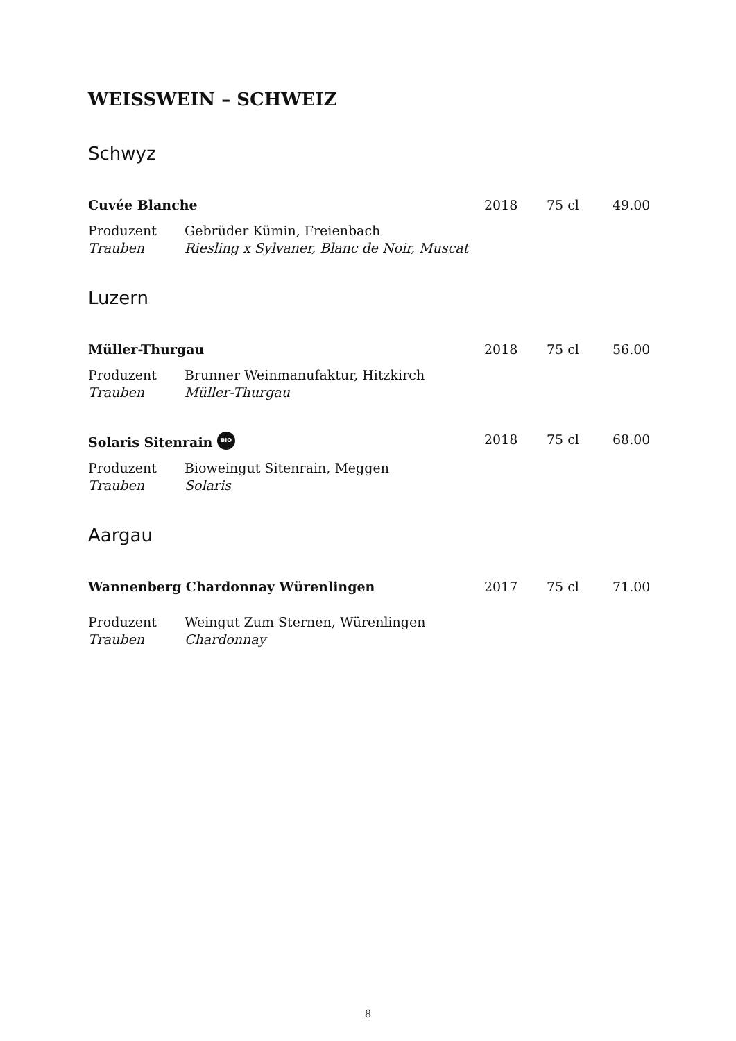WEISSWEIN – SCHWEIZ
Schwyz
Cuvée Blanche 2018 75 cl 49.00
Produzent Gebrüder Kümin, Freienbach
Trauben Riesling x Sylvaner, Blanc de Noir, Muscat
Luzern
Müller-Thurgau 2018 75 cl 56.00
Produzent Brunner Weinmanufaktur, Hitzkirch
Trauben Müller-Thurgau
Solaris Sitenrain BIO 2018 75 cl 68.00
Produzent Bioweingut Sitenrain, Meggen
Trauben Solaris
Aargau
Wannenberg Chardonnay Würenlingen 2017 75 cl 71.00
Produzent Weingut Zum Sternen, Würenlingen
Trauben Chardonnay
8